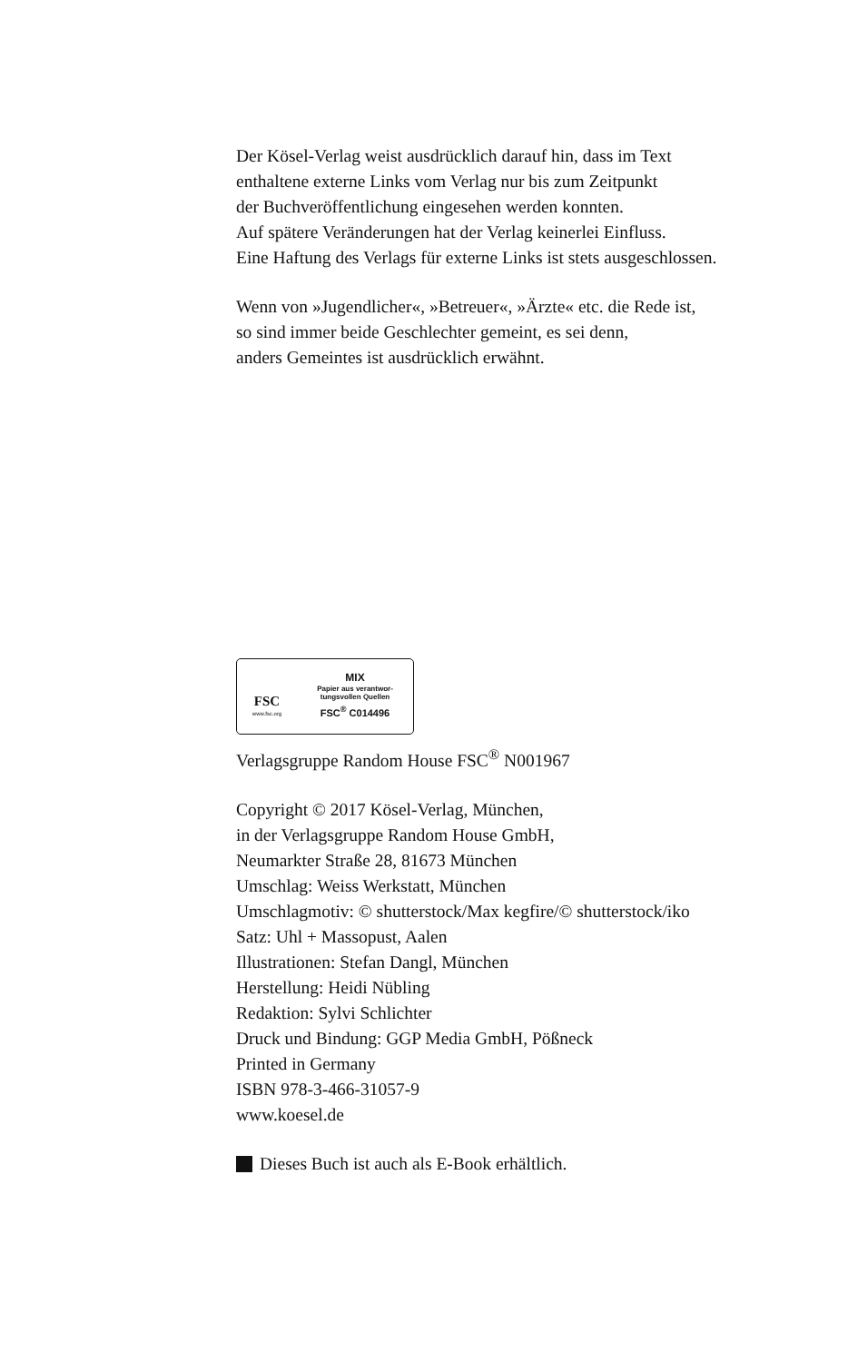Der Kösel-Verlag weist ausdrücklich darauf hin, dass im Text
enthaltene externe Links vom Verlag nur bis zum Zeitpunkt
der Buchveröffentlichung eingesehen werden konnten.
Auf spätere Veränderungen hat der Verlag keinerlei Einfluss.
Eine Haftung des Verlags für externe Links ist stets ausgeschlossen.
Wenn von »Jugendlicher«, »Betreuer«, »Ärzte« etc. die Rede ist,
so sind immer beide Geschlechter gemeint, es sei denn,
anders Gemeintes ist ausdrücklich erwähnt.
FSC
www.fsc.org
MIX
Papier aus verantwor-
tungsvollen Quellen
FSC<sup>®</sup> C014496
Verlagsgruppe Random House FSC<sup>®</sup> N001967
Copyright © 2017 Kösel-Verlag, München,
in der Verlagsgruppe Random House GmbH,
Neumarkter Straße 28, 81673 München
Umschlag: Weiss Werkstatt, München
Umschlagmotiv: © shutterstock/Max kegfire/© shutterstock/iko
Satz: Uhl + Massopust, Aalen
Illustrationen: Stefan Dangl, München
Herstellung: Heidi Nübling
Redaktion: Sylvi Schlichter
Druck und Bindung: GGP Media GmbH, Pößneck
Printed in Germany
ISBN 978-3-466-31057-9
www.koesel.de
Dieses Buch ist auch als E-Book erhältlich.